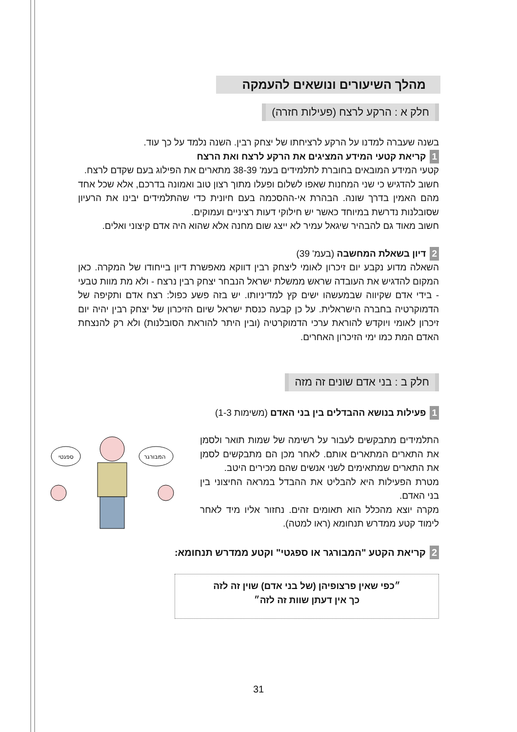מהלך השיעורים ונושאים להעמקה
חלק א : הרקע לרצח (פעילות חזרה)
בשנה שעברה למדנו על הרקע לרציחתו של יצחק רבין. השנה נלמד על כך עוד.
1 קריאת קטעי המידע המציגים את הרקע לרצח ואת הרצח
קטעי המידע המובאים בחוברת לתלמידים בעמ' 38-39 מתארים את הפילוג בעם שקדם לרצח.
חשוב להדגיש כי שני המחנות שאפו לשלום ופעלו מתוך רצון טוב ואמונה בדרכם, אלא שכל אחד מהם האמין בדרך שונה. הבהרת אי-ההסכמה בעם חיונית כדי שהתלמידים יבינו את הרעיון שסובלנות נדרשת במיוחד כאשר יש חילוקי דעות רציניים ועמוקים.
חשוב מאוד גם להבהיר שיגאל עמיר לא ייצג שום מחנה אלא שהוא היה אדם קיצוני ואלים.
2 דיון בשאלת המחשבה (בעמ' 39)
השאלה מדוע נקבע יום זיכרון לאומי ליצחק רבין דווקא מאפשרת דיון בייחודו של המקרה. כאן המקום להדגיש את העובדה שראש ממשלת ישראל הנבחר יצחק רבין נרצח - ולא מת מוות טבעי - בידי אדם שקיווה שבמעשהו ישים קץ למדיניותו. יש בזה פשע כפול: רצח אדם ותקיפה של הדמוקרטיה בחברה הישראלית. על כן קבעה כנסת ישראל שיום הזיכרון של יצחק רבין יהיה יום זיכרון לאומי ויוקדש להוראת ערכי הדמוקרטיה (ובין היתר להוראת הסובלנות) ולא רק להנצחת האדם המת כמו ימי הזיכרון האחרים.
חלק ב : בני אדם שונים זה מזה
1 פעילות בנושא ההבדלים בין בני האדם (משימות 1-3)
התלמידים מתבקשים לעבור על רשימה של שמות תואר ולסמן את התארים המתארים אותם. לאחר מכן הם מתבקשים לסמן את התארים שמתאימים לשני אנשים שהם מכירים היטב.
מטרת הפעילות היא להבליט את ההבדל במראה החיצוני בין בני האדם.
מקרה יוצא מהכלל הוא תאומים זהים. נחזור אליו מיד לאחר לימוד קטע ממדרש תנחומא (ראו למטה).
2 קריאת הקטע "המבורגר או ספגטי" וקטע ממדרש תנחומא:
״כפי שאין פרצופיהן (של בני אדם) שוין זה לזה
כך אין דעתן שוות זה לזה״
31
ספגטי
המבורגר